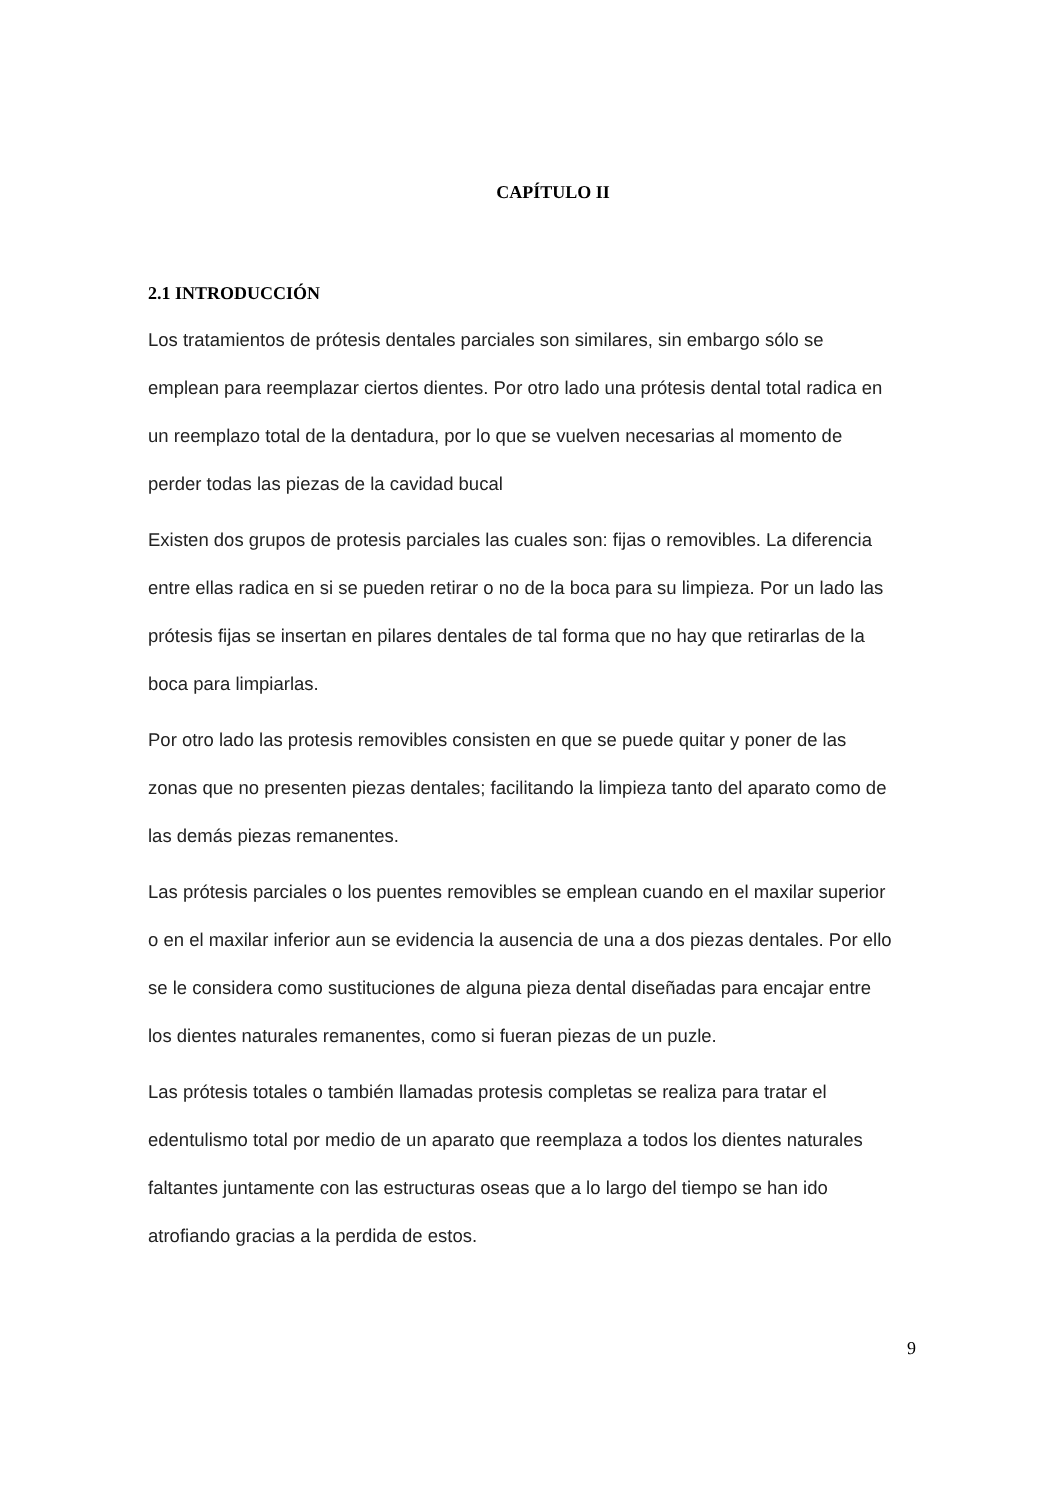CAPÍTULO II
2.1 INTRODUCCIÓN
Los tratamientos de prótesis dentales parciales son similares, sin embargo sólo se emplean para reemplazar ciertos dientes. Por otro lado una prótesis dental total radica en un reemplazo total de la dentadura, por lo que se vuelven necesarias al momento de perder todas las piezas de la cavidad bucal
Existen dos grupos de protesis parciales las cuales son: fijas o removibles. La diferencia entre ellas radica en si se pueden retirar o no de la boca para su limpieza. Por un lado las prótesis fijas se insertan en pilares dentales de tal forma que no hay que retirarlas de la boca para limpiarlas.
Por otro lado las protesis removibles consisten en que se puede quitar y poner de las zonas que no presenten piezas dentales; facilitando la limpieza tanto del aparato como de las demás piezas remanentes.
Las prótesis parciales o los puentes removibles se emplean cuando en el maxilar superior o en el maxilar inferior aun se evidencia la ausencia de una a dos piezas dentales. Por ello se le considera como sustituciones de alguna pieza dental diseñadas para encajar entre los dientes naturales remanentes, como si fueran piezas de un puzle.
Las prótesis totales o también llamadas protesis completas se realiza para tratar el edentulismo total por medio de un aparato que reemplaza a todos los dientes naturales faltantes juntamente con las estructuras oseas que a lo largo del tiempo se han ido atrofiando gracias a la perdida de estos.
9